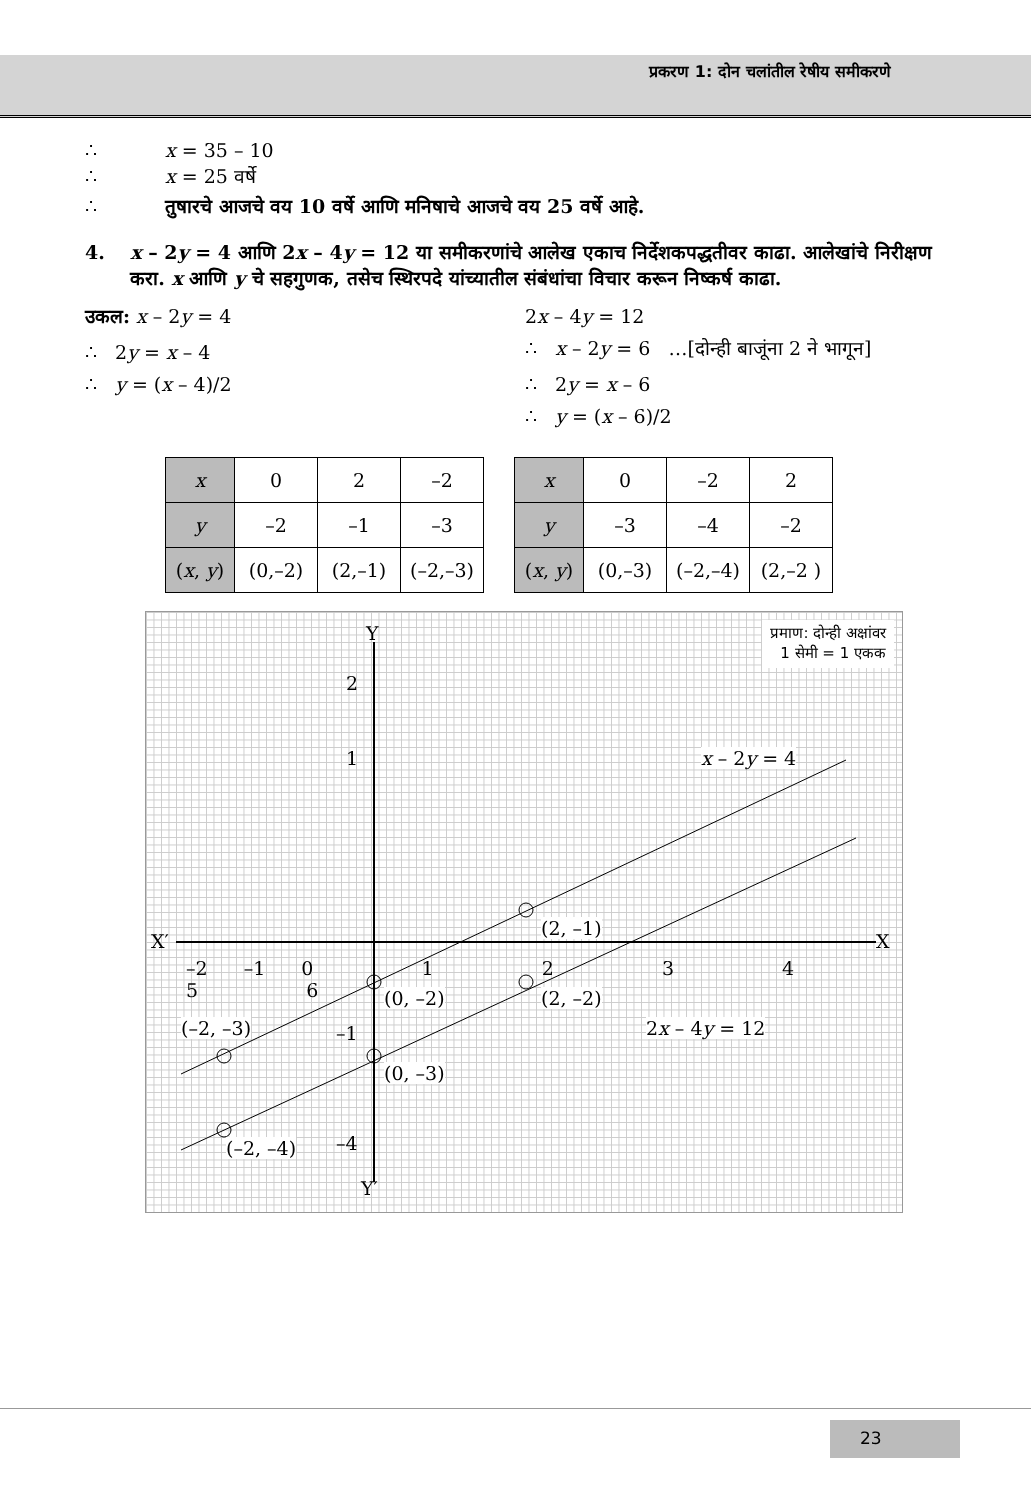प्रकरण 1: दोन चलांतील रेषीय समीकरणे
∴ x = 35 – 10
∴ x = 25 वर्षे
∴ तुषारचे आजचे वय 10 वर्षे आणि मनिषाचे आजचे वय 25 वर्षे आहे.
4. x – 2y = 4 आणि 2x – 4y = 12 या समीकरणांचे आलेख एकाच निर्देशकपद्धतीवर काढा. आलेखांचे निरीक्षण करा. x आणि y चे सहगुणक, तसेच स्थिरपदे यांच्यातील संबंधांचा विचार करून निष्कर्ष काढा.
उकल: x – 2y = 4
∴ 2y = x – 4
∴ y = (x – 4)/2
2x – 4y = 12
∴ x – 2y = 6 …[दोन्ही बाजूंना 2 ने भागून]
∴ 2y = x – 6
∴ y = (x – 6)/2
| x | 0 | 2 | –2 |
| y | –2 | –1 | –3 |
| ( x , y ) | (0,–2) | (2,–1) | (–2,–3) |
| x | 0 | –2 | 2 |
| y | –3 | –4 | –2 |
| ( x , y ) | (0,–3) | (–2,–4) | (2,–2 ) |
प्रमाण: दोन्ही अक्षांवर
1 सेमी = 1 एकक
Y
2
1
X′ X
–2 –1 0 1 2 3 4 5 6
–1
–4
Y′
x – 2y = 4
2x – 4y = 12
(2, –1)
(0, –2) (2, –2)
(–2, –3)
(0, –3)
(–2, –4)
23